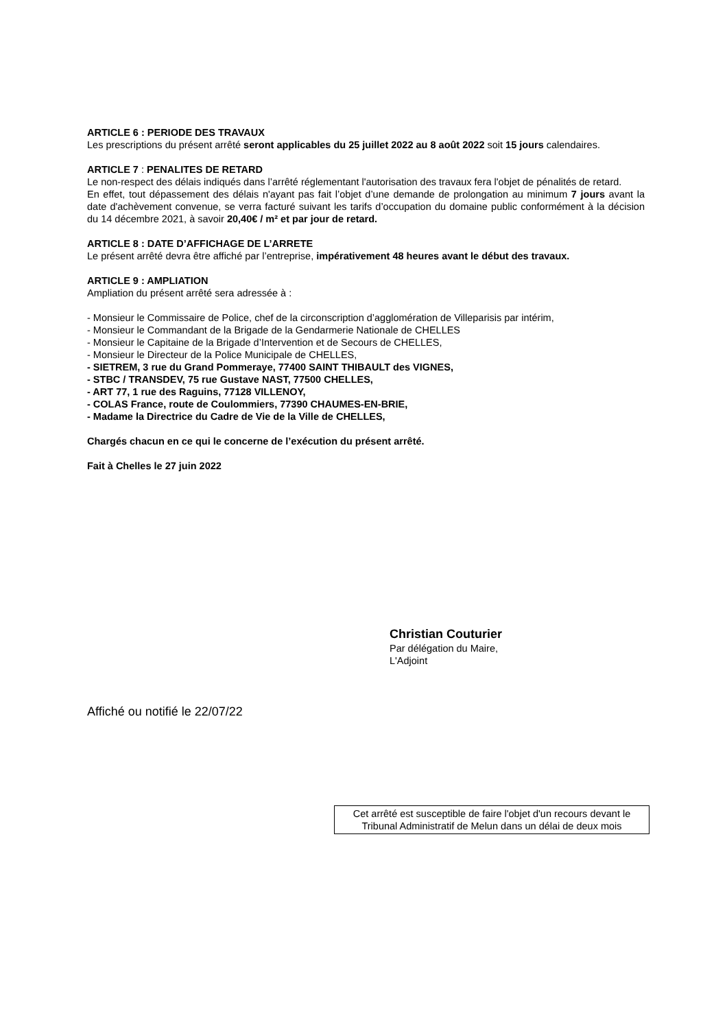ARTICLE 6 : PERIODE DES TRAVAUX
Les prescriptions du présent arrêté seront applicables du 25 juillet 2022 au 8 août 2022 soit 15 jours calendaires.
ARTICLE 7 : PENALITES DE RETARD
Le non-respect des délais indiqués dans l’arrêté réglementant l'autorisation des travaux fera l'objet de pénalités de retard.
En effet, tout dépassement des délais n'ayant pas fait l’objet d’une demande de prolongation au minimum 7 jours avant la date d'achèvement convenue, se verra facturé suivant les tarifs d’occupation du domaine public conformément à la décision du 14 décembre 2021, à savoir 20,40€ / m² et par jour de retard.
ARTICLE 8 : DATE D’AFFICHAGE DE L’ARRETE
Le présent arrêté devra être affiché par l’entreprise, impérativement 48 heures avant le début des travaux.
ARTICLE 9 : AMPLIATION
Ampliation du présent arrêté sera adressée à :
- Monsieur le Commissaire de Police, chef de la circonscription d’agglomération de Villeparisis par intérim,
- Monsieur le Commandant de la Brigade de la Gendarmerie Nationale de CHELLES
- Monsieur le Capitaine de la Brigade d’Intervention et de Secours de CHELLES,
- Monsieur le Directeur de la Police Municipale de CHELLES,
- SIETREM, 3 rue du Grand Pommeraye, 77400 SAINT THIBAULT des VIGNES,
- STBC / TRANSDEV, 75 rue Gustave NAST, 77500 CHELLES,
- ART 77, 1 rue des Raguins, 77128 VILLENOY,
- COLAS France, route de Coulommiers, 77390 CHAUMES-EN-BRIE,
- Madame la Directrice du Cadre de Vie de la Ville de CHELLES,
Chargés chacun en ce qui le concerne de l’exécution du présent arrêté.
Fait à Chelles le 27 juin 2022
Christian Couturier
Par délégation du Maire,
L'Adjoint
Affiché ou notifié le 22/07/22
Cet arrêté est susceptible de faire l'objet d'un recours devant le Tribunal Administratif de Melun dans un délai de deux mois